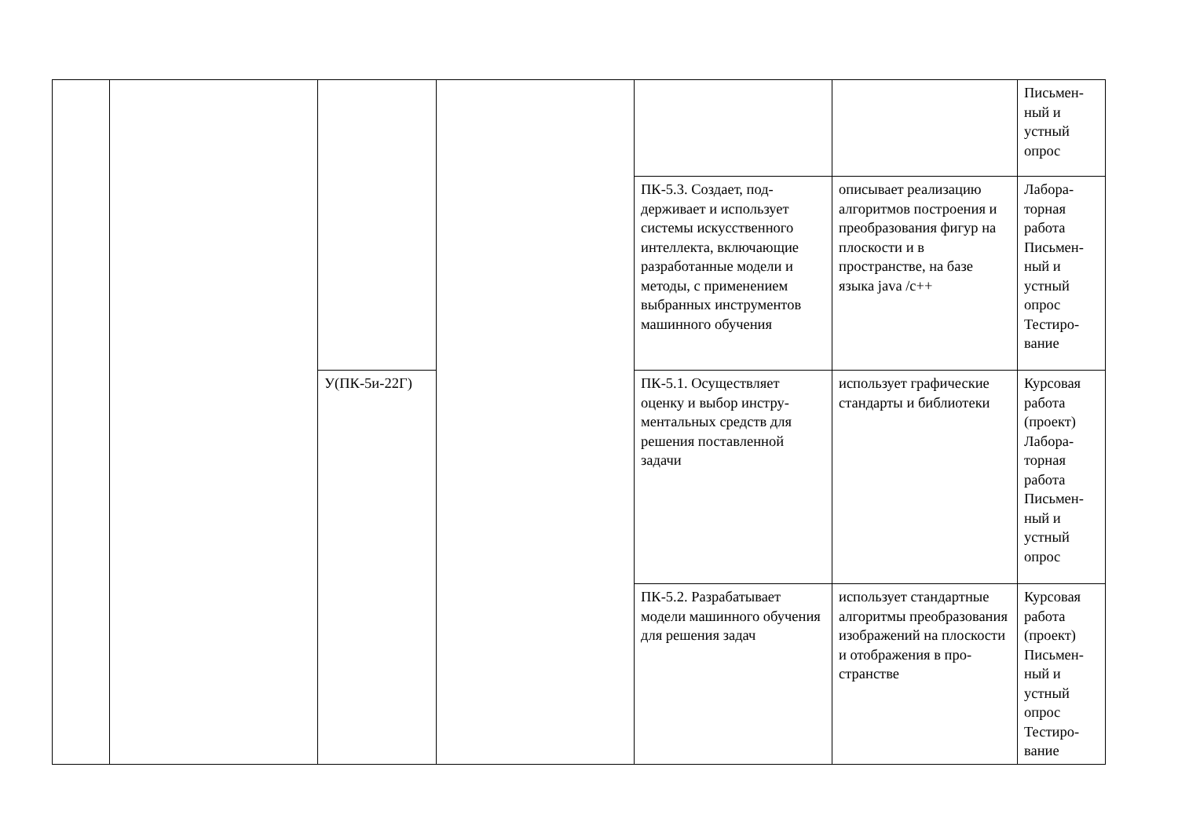| | | | | | | Письмен- ный и устный опрос |
| | | | | ПК-5.3. Создает, под­держивает и использует системы искусственного интеллекта, включающие разработанные модели и методы, с применением выбранных инструмен­тов машинного обучения | описывает реализацию алгоритмов построения и преобразования фи­гур на плоскости и в пространстве, на базе языка java /c++ | Лабора- торная работа Письмен- ный и устный опрос Тестиро- вание |
| | | У(ПК-5и-22Г) | | ПК-5.1. Осуществляет оценку и выбор инстру­ментальных средств для решения поставленной задачи | использует графиче­ские стандарты и биб­лиотеки | Курсовая работа (проект) Лабора- торная работа Письмен- ный и устный опрос |
| | | | | ПК-5.2. Разрабатывает модели машинного обу­чения для решения задач | использует стандарт­ные алгоритмы преоб­разования изображе­ний на плоскости и отображения в про­странстве | Курсовая работа (проект) Письмен- ный и устный опрос Тестиро- вание |